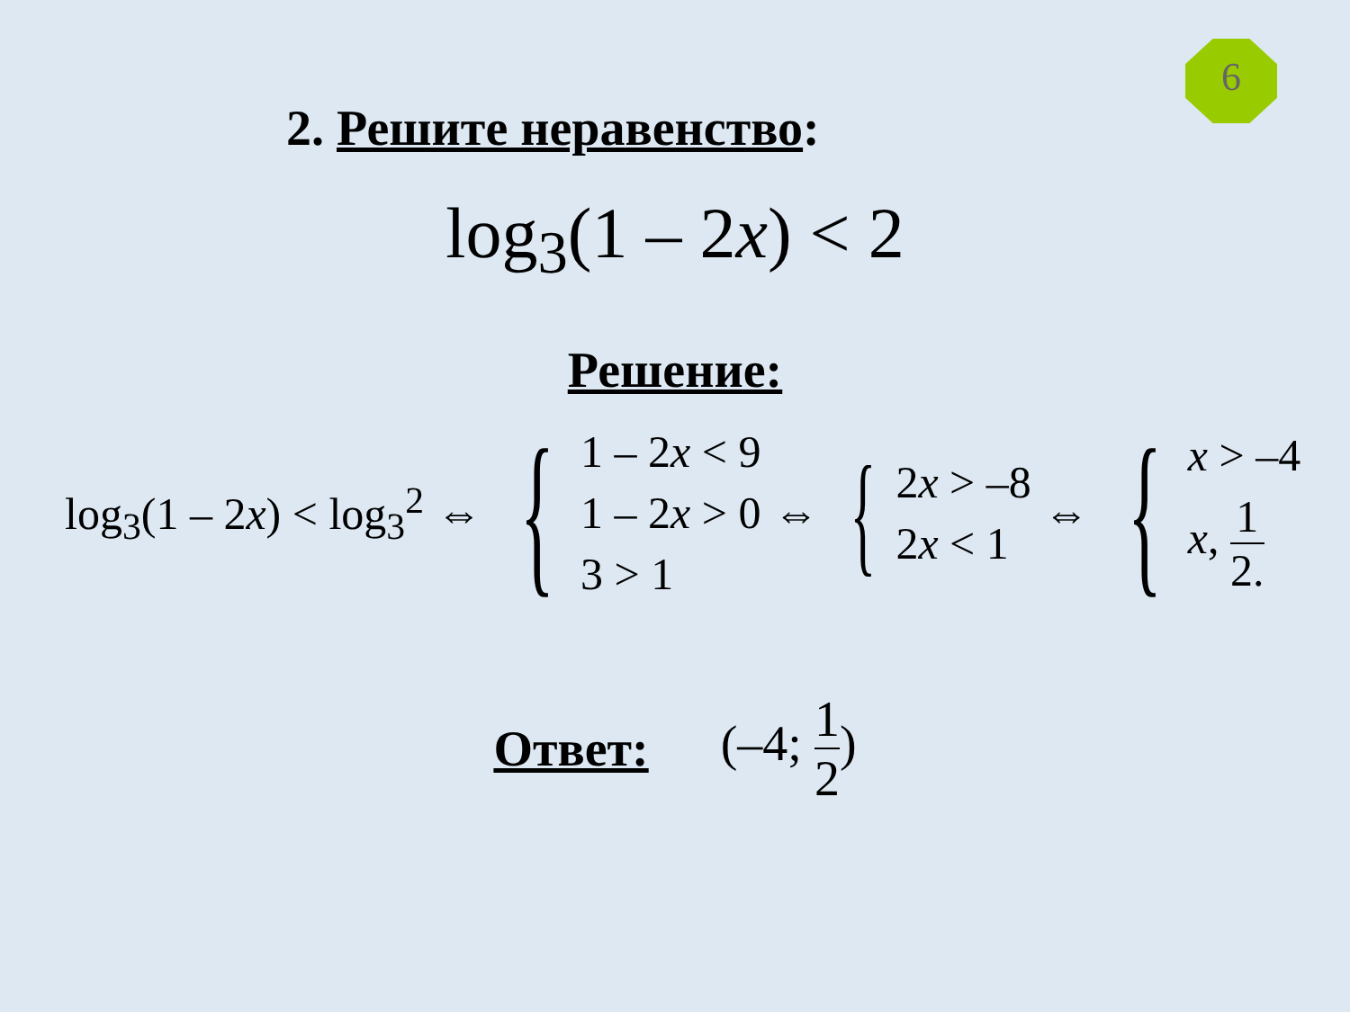6
2. Решите неравенство:
log<sub>3</sub>(1 – 2x) < 2
Решение:
log<sub>3</sub>(1 – 2x) < log<sub>3</sub><sup>2</sup> ⇔
{
1 – 2x < 9
1 – 2x > 0
3 > 1
⇔
{
2x > –8
2x < 1
⇔
{
x > –4
x, 1 2.
Ответ: (–4; 1 2)